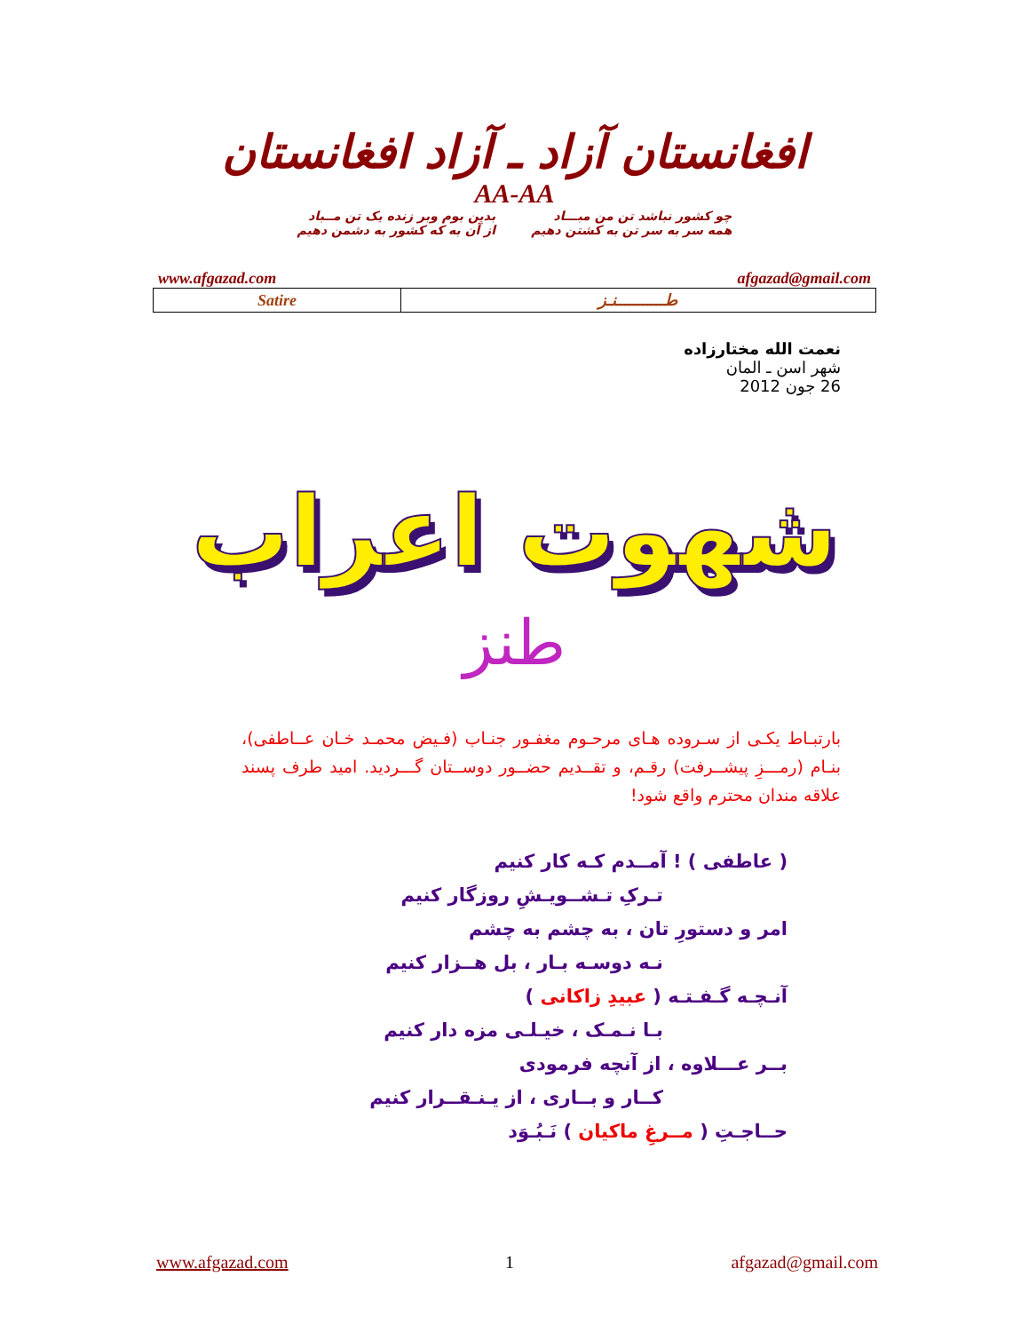افغانستان آزاد ـ آزاد افغانستان
AA-AA
چو کشور نباشد تن من مبـــاد
همه سر به سر تن به کشتن دهیم
بدین بوم وبر زنده یک تن مــباد
از آن به که کشور به دشمن دهیم
www.afgazad.com afgazad@gmail.com
| Satire | طـــــــــــنـز |
نعمت الله مختارزاده
شهر اسن ـ المان
26 جون 2012
شهوت اعراب
طنز
بارتبـاط یکـی از سـروده هـای مرحـوم مغفـور جنـاب (فـیض محمـد خـان عــاطفی)، بنـام (رمـــزِ پیشــرفت) رقـم، و تقــدیم حضــور دوســتان گـــردید. امید طرف پسند علاقه مندان محترم واقع شود!
( عاطفی ) ! آمــدم کـه کار کنیم
تـرکِ تـشــویـشِ روزگار کنیم
امر و دستورِ تان ، به چشم به چشم
نـه دوسـه بـار ، بل هــزار کنیم
آنـچـه گـفـتـه ( عبیدِ زاکانی )
بـا نـمـک ، خیـلـی مزه دار کنیم
بــر عـــلاوه ، از آنچه فرمودی
کــار و بــاری ، از یـنـقــرار کنیم
حــاجـتِ ( مــرغِ ماکیان ) نَـبُـوَد
www.afgazad.com 1 afgazad@gmail.com